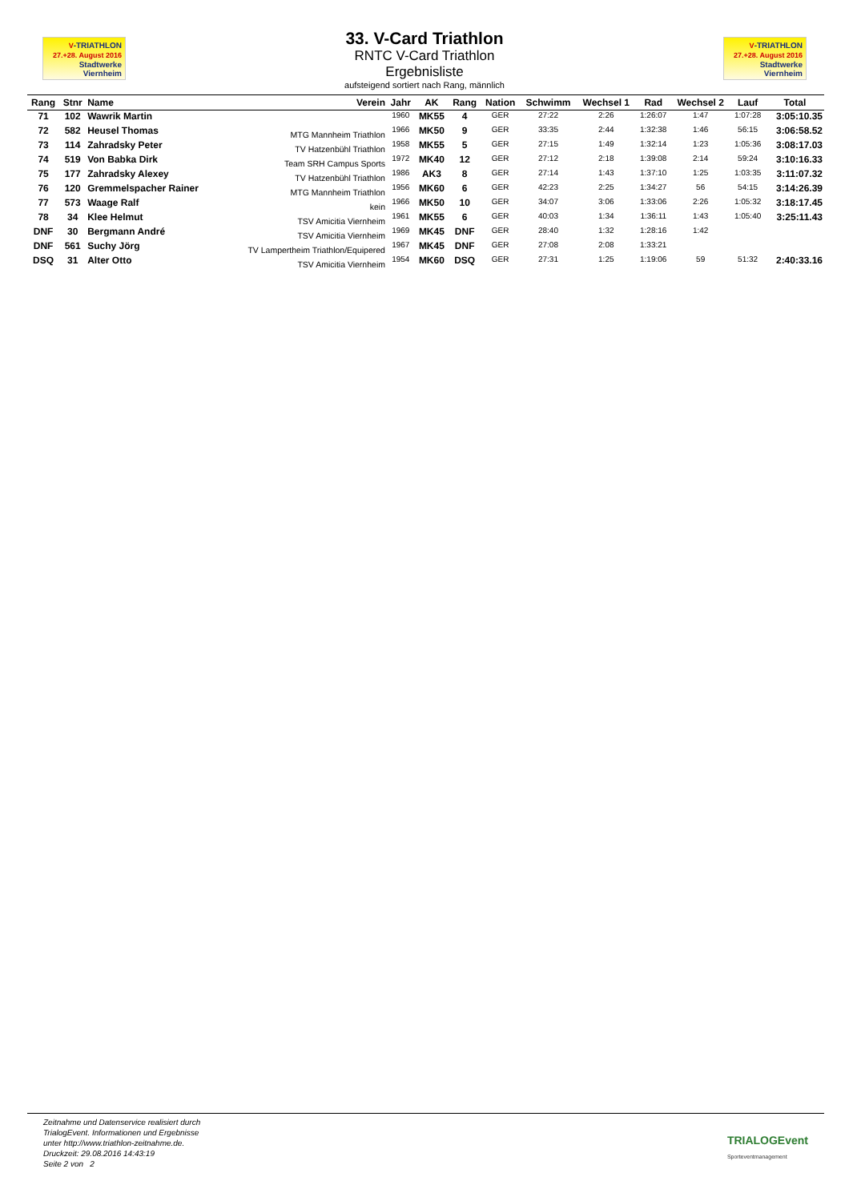V-TRIATHLON
27.+28. August 2016
Stadtwerke
Viernheim
33. V-Card Triathlon
RNTC V-Card Triathlon
Ergebnisliste
aufsteigend sortiert nach Rang, männlich
V-TRIATHLON
27.+28. August 2016
Stadtwerke
Viernheim
| Rang | Stnr | Name | Verein | Jahr | AK | Rang | Nation | Schwimm | Wechsel 1 | Rad | Wechsel 2 | Lauf | Total |
| --- | --- | --- | --- | --- | --- | --- | --- | --- | --- | --- | --- | --- | --- |
| 71 | 102 | Wawrik Martin | | 1960 | MK55 | 4 | GER | 27:22 | 2:26 | 1:26:07 | 1:47 | 1:07:28 | 3:05:10.35 |
| 72 | 582 | Heusel Thomas | MTG Mannheim Triathlon | 1966 | MK50 | 9 | GER | 33:35 | 2:44 | 1:32:38 | 1:46 | 56:15 | 3:06:58.52 |
| 73 | 114 | Zahradsky Peter | TV Hatzenbühl Triathlon | 1958 | MK55 | 5 | GER | 27:15 | 1:49 | 1:32:14 | 1:23 | 1:05:36 | 3:08:17.03 |
| 74 | 519 | Von Babka Dirk | Team SRH Campus Sports | 1972 | MK40 | 12 | GER | 27:12 | 2:18 | 1:39:08 | 2:14 | 59:24 | 3:10:16.33 |
| 75 | 177 | Zahradsky Alexey | TV Hatzenbühl Triathlon | 1986 | AK3 | 8 | GER | 27:14 | 1:43 | 1:37:10 | 1:25 | 1:03:35 | 3:11:07.32 |
| 76 | 120 | Gremmelspacher Rainer | MTG Mannheim Triathlon | 1956 | MK60 | 6 | GER | 42:23 | 2:25 | 1:34:27 | 56 | 54:15 | 3:14:26.39 |
| 77 | 573 | Waage Ralf | kein | 1966 | MK50 | 10 | GER | 34:07 | 3:06 | 1:33:06 | 2:26 | 1:05:32 | 3:18:17.45 |
| 78 | 34 | Klee Helmut | TSV Amicitia Viernheim | 1961 | MK55 | 6 | GER | 40:03 | 1:34 | 1:36:11 | 1:43 | 1:05:40 | 3:25:11.43 |
| DNF | 30 | Bergmann André | TSV Amicitia Viernheim | 1969 | MK45 | DNF | GER | 28:40 | 1:32 | 1:28:16 | 1:42 | | |
| DNF | 561 | Suchy Jörg | TV Lampertheim Triathlon/Equipered | 1967 | MK45 | DNF | GER | 27:08 | 2:08 | 1:33:21 | | | |
| DSQ | 31 | Alter Otto | TSV Amicitia Viernheim | 1954 | MK60 | DSQ | GER | 27:31 | 1:25 | 1:19:06 | 59 | 51:32 | 2:40:33.16 |
Zeitnahme und Datenservice realisiert durch
TrialogEvent. Informationen und Ergebnisse
unter http://www.triathlon-zeitnahme.de.
Druckzeit: 29.08.2016 14:43:19
Seite 2 von 2
TRIALOGEvent
Sporteventmanagement